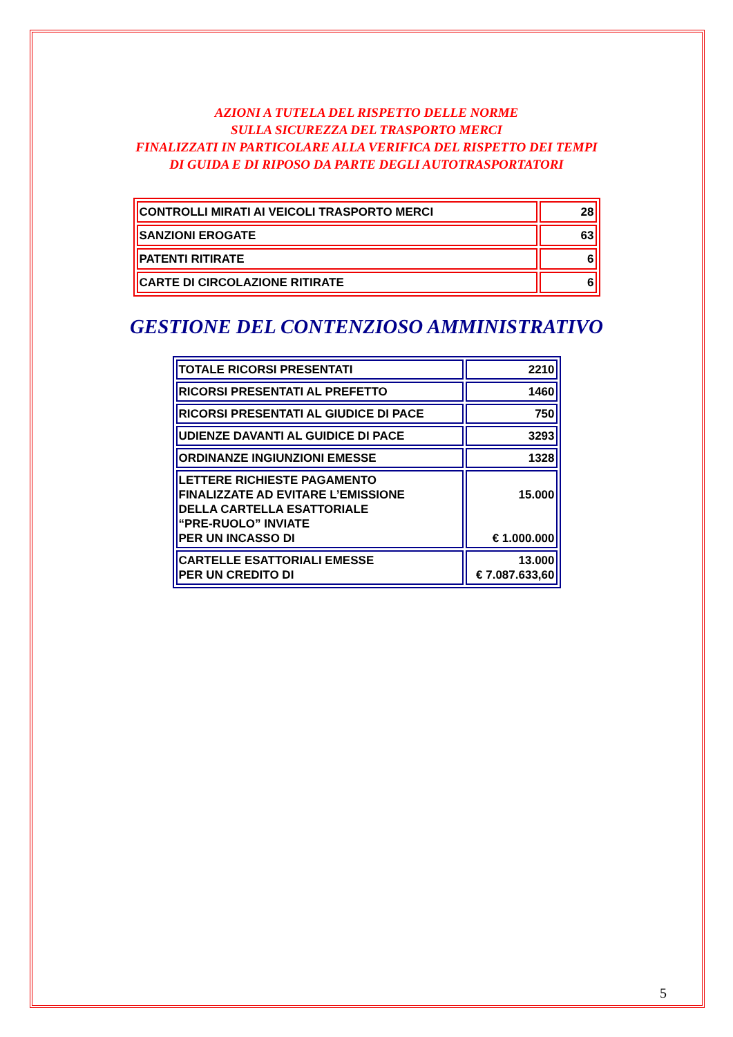AZIONI A TUTELA DEL RISPETTO DELLE NORME
SULLA SICUREZZA DEL TRASPORTO MERCI
FINALIZZATI IN PARTICOLARE ALLA VERIFICA DEL RISPETTO DEI TEMPI
DI GUIDA E DI RIPOSO DA PARTE DEGLI AUTOTRASPORTATORI
| CONTROLLI MIRATI AI VEICOLI TRASPORTO MERCI | 28 |
| SANZIONI EROGATE | 63 |
| PATENTI RITIRATE | 6 |
| CARTE DI CIRCOLAZIONE RITIRATE | 6 |
GESTIONE DEL CONTENZIOSO AMMINISTRATIVO
| TOTALE RICORSI PRESENTATI | 2210 |
| RICORSI PRESENTATI AL PREFETTO | 1460 |
| RICORSI PRESENTATI AL GIUDICE DI PACE | 750 |
| UDIENZE DAVANTI AL GUIDICE DI PACE | 3293 |
| ORDINANZE INGIUNZIONI EMESSE | 1328 |
| LETTERE RICHIESTE PAGAMENTO FINALIZZATE AD EVITARE L’EMISSIONE DELLA CARTELLA ESATTORIALE “PRE-RUOLO” INVIATE PER UN INCASSO DI | 15.000 € 1.000.000 |
| CARTELLE ESATTORIALI EMESSE PER UN CREDITO DI | 13.000 € 7.087.633,60 |
5